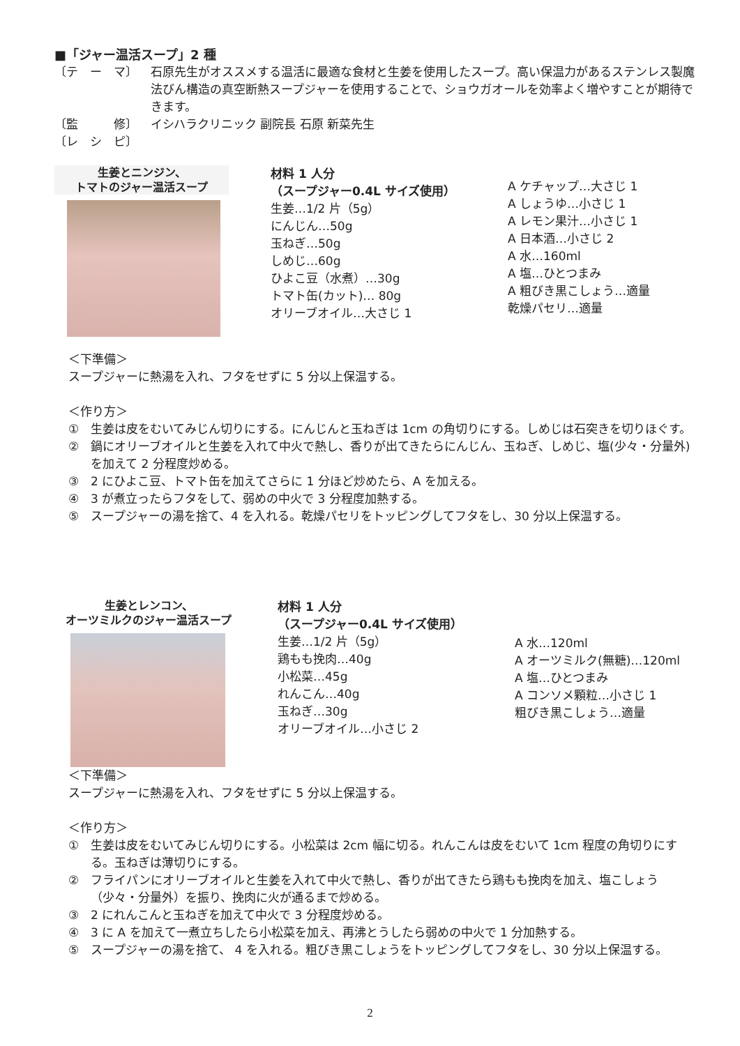■「ジャー温活スープ」2 種
〔テ　ー　マ〕 石原先生がオススメする温活に最適な食材と生姜を使用したスープ。高い保温力があるステンレス製魔法びん構造の真空断熱スープジャーを使用することで、ショウガオールを効率よく増やすことが期待できます。
〔監　　　修〕 イシハラクリニック 副院長 石原 新菜先生
〔レ　シ　ピ〕
生姜とニンジン、
トマトのジャー温活スープ
材料 1 人分
（スープジャー0.4L サイズ使用）
生姜…1/2 片（5g）
にんじん…50g
玉ねぎ…50g
しめじ…60g
ひよこ豆（水煮）…30g
トマト缶(カット)… 80g
オリーブオイル…大さじ 1
A ケチャップ…大さじ 1
A しょうゆ…小さじ 1
A レモン果汁…小さじ 1
A 日本酒…小さじ 2
A 水…160ml
A 塩…ひとつまみ
A 粗びき黒こしょう…適量
乾燥パセリ…適量
＜下準備＞
スープジャーに熱湯を入れ、フタをせずに 5 分以上保温する。
＜作り方＞
① 生姜は皮をむいてみじん切りにする。にんじんと玉ねぎは 1cm の角切りにする。しめじは石突きを切りほぐす。
② 鍋にオリーブオイルと生姜を入れて中火で熱し、香りが出てきたらにんじん、玉ねぎ、しめじ、塩(少々・分量外) を加えて 2 分程度炒める。
③ 2 にひよこ豆、トマト缶を加えてさらに 1 分ほど炒めたら、A を加える。
④ 3 が煮立ったらフタをして、弱めの中火で 3 分程度加熱する。
⑤ スープジャーの湯を捨て、4 を入れる。乾燥パセリをトッピングしてフタをし、30 分以上保温する。
生姜とレンコン、
オーツミルクのジャー温活スープ
材料 1 人分
（スープジャー0.4L サイズ使用）
生姜…1/2 片（5g）
鶏もも挽肉…40g
小松菜…45g
れんこん…40g
玉ねぎ…30g
オリーブオイル…小さじ 2
A 水…120ml
A オーツミルク(無糖)…120ml
A 塩…ひとつまみ
A コンソメ顆粒…小さじ 1
粗びき黒こしょう…適量
＜下準備＞
スープジャーに熱湯を入れ、フタをせずに 5 分以上保温する。
＜作り方＞
① 生姜は皮をむいてみじん切りにする。小松菜は 2cm 幅に切る。れんこんは皮をむいて 1cm 程度の角切りにする。玉ねぎは薄切りにする。
② フライパンにオリーブオイルと生姜を入れて中火で熱し、香りが出てきたら鶏もも挽肉を加え、塩こしょう（少々・分量外）を振り、挽肉に火が通るまで炒める。
③ 2 にれんこんと玉ねぎを加えて中火で 3 分程度炒める。
④ 3 に A を加えて一煮立ちしたら小松菜を加え、再沸とうしたら弱めの中火で 1 分加熱する。
⑤ スープジャーの湯を捨て、 4 を入れる。粗びき黒こしょうをトッピングしてフタをし、30 分以上保温する。
2